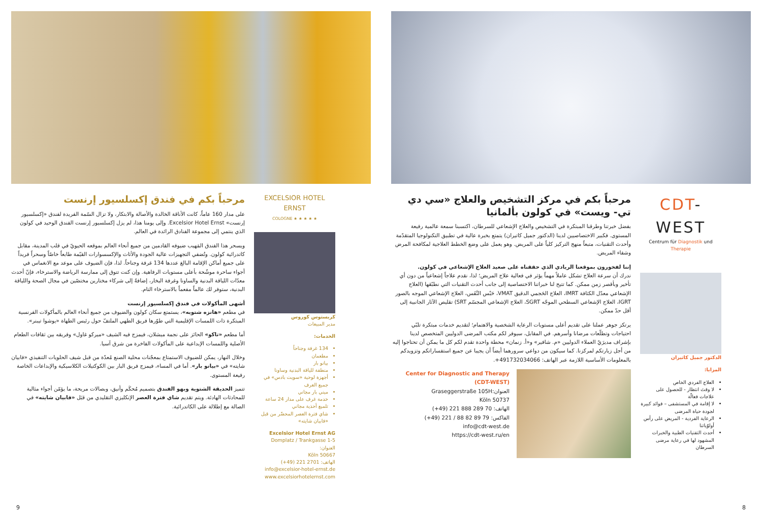مرحباً بكم في فندق إكسلسيور إرنست
على مدار 160 عاماً، كانت الأناقة الخالدة والأصالة والابتكار، ولا تزال السّمة الفريدة لفندق «إكسلسيور إرنست» Excelsior Hotel Ernst. وإلى يومنا هذا، لم يزل إكسلسيور إرنست الفندق الوحيد في كولون الذي ينتمي إلى مجموعة الفنادق الرائدة في العالم.
ويسحر هذا الفندق المَهيب ضيوفه القادمين من جميع أنحاء العالم بموقعه الحيويّ في قلب المدينة، مقابل كاتدرائية كولون. وتُضفي التجهيزات عالية الجودة والأثاث والإكسسوارات القيّمة طابعاً خاصّاً وسحراً فريداً على جميع أماكن الإقامة البالغ عددها 134 غرفة وجناحاً. لذا، فإن الضيوف على موعد مع الانغماس في أجواء ساحرة موشّحة بأعلى مستويات الرفاهية. وإن كنت تتوق إلى ممارسة الرياضة والاسترخاء، فإنّ أحدث معدّات اللياقة البدنية والساونا وغرفة البخار، إضافةً إلى شركاء مختارين مختصّين في مجال الصحة واللياقة البدنية، ستوفر لك عالماً مفعماً بالاسترخاء التام.
أشهى المأكولات في فندق إكسلسيور إرنست
في مطعم «هانزه شتوبه»، يستمتع سكان كولون والضيوف من جميع أنحاء العالم بالمأكولات الفرنسية المبتكرة ذات اللمسات الإقليمية التي طوّرها فريق الطهي الملتفّ حول رئيس الطهاة «يوشوا تيبنر».
أما مطعم «تاكو» الحائز على نجمة ميشلان، فيمزج فيه الشيف «ميركو غاول» وفريقه بين ثقافات الطعام الأصلية واللمسات الإبداعية على المأكولات الفاخرة من شرق آسيا.
وخلال النهار، يمكن للضيوف الاستمتاع بمعجّنات محلية الصنع مُعدّة من قبل شيف الحلويات التنفيذي «فابيان شايته» في «بيانو بار». أما في المساء، فيمزج فريق البار بين الكوكتيلات الكلاسيكية والإبداعات الخاصة رفيعة المستوى.
تتميز الحديقة الشتوية وبهو الفندق بتصميم مُحكَم وأنيق، وبصالات مريحة، ما يؤمّن أجواء مثالية للمحادثات الهادئة. ويتم تقديم شاي فترة العصر الإنكليزي التقليدي من قبَل «فابيان شايته» في الصالة مع إطلالة على الكاتدرائية.
EXCELSIOR HOTEL ERNST
★ ★ ★ ★ ★ COLOGNE
كريستوس كوروس
مدير المبيعات
الخدمات:
134 غرفة وجناحاً
مطعمان
بيانو بار
منطقة للياقة البدنية وساونا
أجهزة لوحية «سويت بادس» في جميع الغرف
ميني بار مجاني
خدمة غرف على مدار 24 ساعة
تلميع أحذية مجاني
شاي فترة العصر المحضّر من قبل «فابيان شايته»
Excelsior Hotel Ernst AG
Domplatz / Trankgasse 1-5
العنوان:
50667 Köln
الهاتف: 2701 221 (49+)
info@excelsior-hotel-ernst.de
www.excelsiorhotelernst.com
9
مرحباً بكم في مركز التشخيص والعلاج «سي دي تي- ويست» في كولون بألمانيا
بفضل خبرتنا وطرقنا المبتكرة في التشخيص والعلاج الإشعاعي للسرطان، اكتسبنا سمعة عالمية رفيعة المستوى. فكبير الاختصاصيين لدينا (الدكتور جميل كاتيران) يتمتع بخبرة عالية في تطبيق التكنولوجيا المتقدّمة وأحدث التقنيات، متبعاً منهج التركيز كلياً على المريض. وهو يعمل على وضع الخطط العلاجية لمكافحة المرض وشفاء المريض.
إننا لفخورون بموقعنا الريادي الذي حققناه على صعيد العلاج الإشعاعي في كولون.
ندرك أن سرعة العلاج تشكل عاملاً مهماً يؤثر في فعالية علاج المريض؛ لذا، نقدم علاجاً إشعاعياً من دون أي تأخير وبأقصر زمن ممكن. كما تتيح لنا خبراتنا الاختصاصية إلى جانب أحدث التقنيات التي نطبّقها (العلاج الإشعاعي معدّل الكثافة IMRT، العلاج الحَجمي الدقيق VMAT، حَبْس النَّفَس، العلاج الإشعاعي الموجه بالصور IGRT، العلاج الإشعاعي السطحي الموجّه SGRT، العلاج الإشعاعي المجسّم SRT) تقليص الآثار الجانبية إلى أقل حدّ ممكن.
يرتكز جوهر عملنا على تقديم أعلى مستويات الرعاية الشخصية والاهتمام؛ لتقديم خدمات مبتكرة تلبّي احتياجات وتطلّعات مرضانا وأسرهم. في المقابل، سيوفر لكم مكتب المرضى الدوليين المتخصص لدينا بإشراف مديرَيّ العملاء الدوليين «م. شافير» و«أ. زنمان» محطة واحدة تقدم لكم كل ما يمكن أن تحتاجوا إليه من أجل زيارتكم لمركزنا. كما سيكون من دواعي سرورهما أيضاً أن يجيبا عن جميع استفساراتكم وتزويدكم بالمعلومات الأساسية اللازمة عبر الهاتف: 491732034066+.
Center for Diagnostic and Therapy (CDT-WEST)
العنوان:Graseggerstraße 105H
Köln 50737
الهاتف: 70 289 888 221 (49+)
الفاكس: 79 89 82 88 / 221 (49+)
info@cdt-west.de
https://cdt-west.ru/en
CDT-WEST
Centrum für Diagnostik und Therapie
الدكتور جميل كاتيران
المزايا:
العلاج الفردي الخاص
لا وقتَ انتظار - للحصول على علاجات فعالّة
لا إقامة في المستشفى – فوائد كبيرة لجودة حياة المرضى
الرعاية الفردية - المريض على رأس أولوّياتنا
أحدث التقنيات الطبية والخبرات المشهود لها في رعاية مرضى السرطان
8